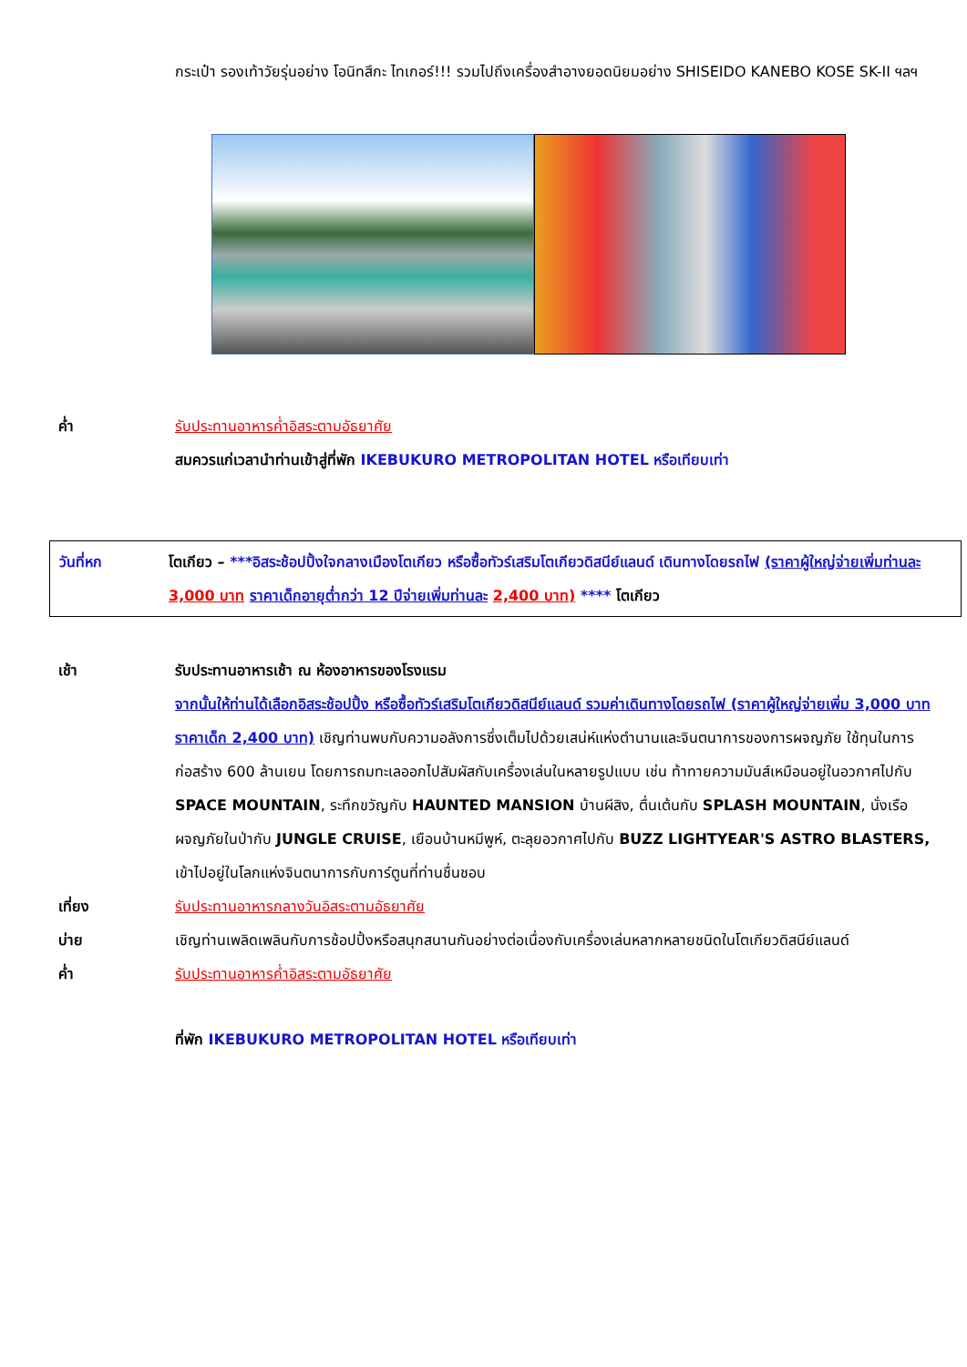กระเป๋า รองเท้าวัยรุ่นอย่าง โอนิทสึกะ ไทเกอร์!!! รวมไปถึงเครื่องสำอางยอดนิยมอย่าง SHISEIDO KANEBO KOSE SK-II ฯลฯ
ค่ำ รับประทานอาหารค่ำอิสระตามอัธยาศัย
สมควรแก่เวลานำท่านเข้าสู่ที่พัก IKEBUKURO METROPOLITAN HOTEL หรือเทียบเท่า
วันที่หก โตเกียว – ***อิสระช้อปปิ้งใจกลางเมืองโตเกียว หรือซื้อทัวร์เสริมโตเกียวดิสนีย์แลนด์ เดินทางโดยรถไฟ (ราคาผู้ใหญ่จ่ายเพิ่มท่านละ 3,000 บาท ราคาเด็กอายุต่ำกว่า 12 ปีจ่ายเพิ่มท่านละ 2,400 บาท) **** โตเกียว
เช้า รับประทานอาหารเช้า ณ ห้องอาหารของโรงแรม
จากนั้นให้ท่านได้เลือกอิสระช้อปปิ้ง หรือซื้อทัวร์เสริมโตเกียวดิสนีย์แลนด์ รวมค่าเดินทางโดยรถไฟ (ราคาผู้ใหญ่จ่ายเพิ่ม 3,000 บาท ราคาเด็ก 2,400 บาท) เชิญท่านพบกับความอลังการซึ่งเต็มไปด้วยเสน่ห์แห่งตำนานและจินตนาการของการผจญภัย ใช้ทุนในการก่อสร้าง 600 ล้านเยน โดยการถมทะเลออกไปสัมผัสกับเครื่องเล่นในหลายรูปแบบ เช่น ท้าทายความมันส์เหมือนอยู่ในอวกาศไปกับ SPACE MOUNTAIN, ระทึกขวัญกับ HAUNTED MANSION บ้านผีสิง, ตื่นเต้นกับ SPLASH MOUNTAIN, นั่งเรือผจญภัยในป่ากับ JUNGLE CRUISE, เยือนบ้านหมีพูห์, ตะลุยอวกาศไปกับ BUZZ LIGHTYEAR'S ASTRO BLASTERS, เข้าไปอยู่ในโลกแห่งจินตนาการกับการ์ตูนที่ท่านชื่นชอบ
เที่ยง รับประทานอาหารกลางวันอิสระตามอัธยาศัย
บ่าย เชิญท่านเพลิดเพลินกับการช้อปปิ้งหรือสนุกสนานกันอย่างต่อเนื่องกับเครื่องเล่นหลากหลายชนิดในโตเกียวดิสนีย์แลนด์
ค่ำ รับประทานอาหารค่ำอิสระตามอัธยาศัย
ที่พัก IKEBUKURO METROPOLITAN HOTEL หรือเทียบเท่า